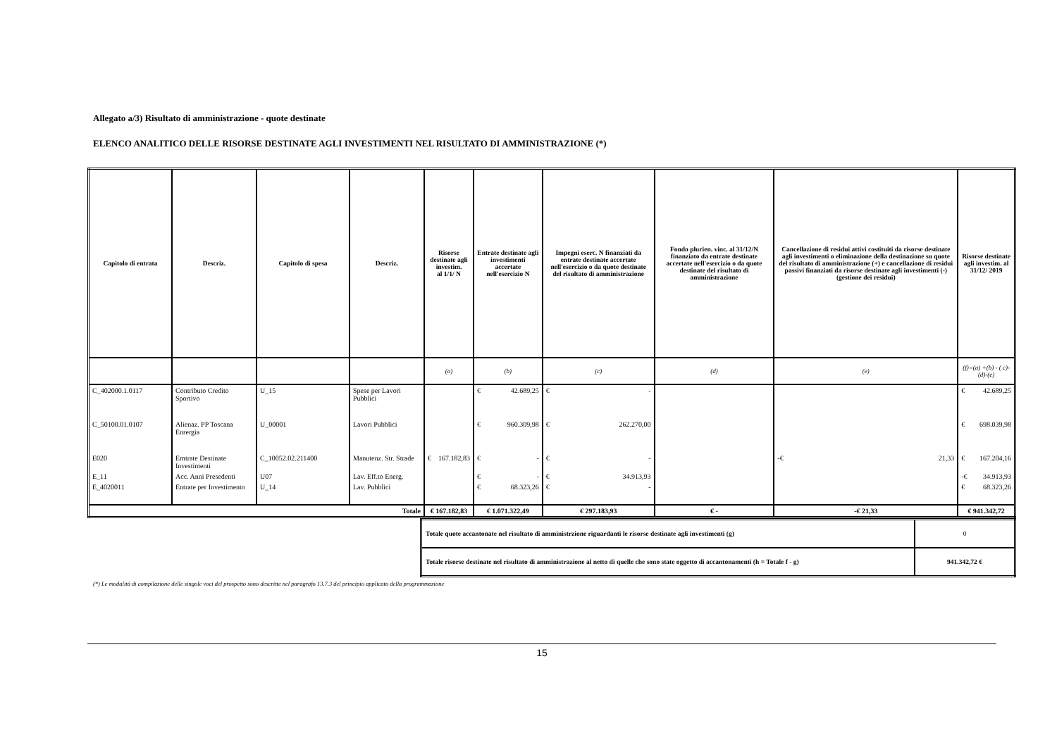Allegato a/3) Risultato di amministrazione - quote destinate
ELENCO ANALITICO DELLE RISORSE DESTINATE AGLI INVESTIMENTI NEL RISULTATO DI AMMINISTRAZIONE (*)
| Capitolo di entrata | Descriz. | Capitolo di spesa | Descriz. | Risorse destinate agli investim. al 1/1/ N | Entrate destinate agli investimenti accertate nell'esercizio N | Impegni eserc. N finanziati da entrate destinate accertate nell'esercizio o da quote destinate del risultato di amministrazione | Fondo plurien. vinc. al 31/12/N finanziato da entrate destinate accertate nell'esercizio o da quote destinate del risultato di amministrazione | Cancellazione di residui attivi costituiti da risorse destinate agli investimenti o eliminazione della destinazione su quote del risultato di amministrazione (+) e cancellazione di residui passivi finanziati da risorse destinate agli investimenti (-) (gestione dei residui) | Risorse destinate agli investim. al 31/12/ 2019 |
| --- | --- | --- | --- | --- | --- | --- | --- | --- | --- |
| | | | | (a) | (b) | (c) | (d) | (e) | (f)=(a) +(b) - ( c)-(d)-(e) |
| C_402000.1.0117 | Contributo Credito Sportivo | U_15 | Spese per Lavori Pubblici | | € 42.689,25 | € - | | | € 42.689,25 |
| C_50100.01.0107 | Alienaz. PP Toscana Enrergia | U_00001 | Lavori Pubblici | | € 960.309,98 | € 262.270,00 | | | € 698.039,98 |
| E020 | Emtrate Destinate Investimenti | C_10052.02.211400 | Manutenz. Str. Strade | € 167.182,83 | € - | € - | | -€ 21,33 | € 167.204,16 |
| E_11 | Acc. Anni Presedenti | U07 | Lav. Eff.to Energ. | | € - | € 34.913,93 | | | -€ 34.913,93 |
| E_4020011 | Entrate per Investimento | U_14 | Lav. Pubblici | | € 68.323,26 | € - | | | € 68.323,26 |
| Totale | | | | € 167.182,83 | € 1.071.322,49 | € 297.183,93 | € - | -€ 21,33 | € 941.342,72 |
| Totale quote accantonate nel risultato di amministrzione riguardanti le risorse destinate agli investimenti (g) | 0 |
| Totale risorse destinate nel risultato di amministrazione al netto di quelle che sono state oggetto di accantonamenti (h = Totale f - g) | 941.342,72 € |
(*) Le modalità di compilazione delle singole voci del prospetto sono descritte nel paragrafo 13.7.3 del principio applicato della programmazione
15